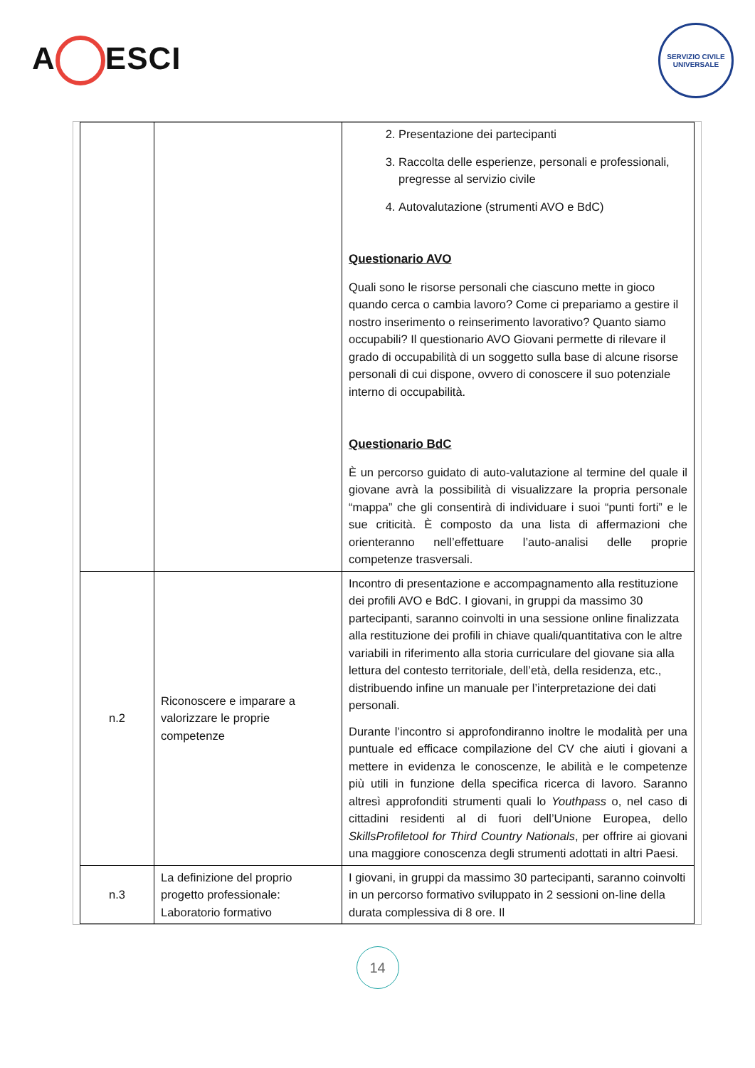A ESCI
SERVIZIO CIVILE
UNIVERSALE
| | | 2. Presentazione dei partecipanti 3. Raccolta delle esperienze, personali e professionali, pregresse al servizio civile 4. Autovalutazione (strumenti AVO e BdC) Questionario AVO Quali sono le risorse personali che ciascuno mette in gioco quando cerca o cambia lavoro? Come ci prepariamo a gestire il nostro inserimento o reinserimento lavorativo? Quanto siamo occupabili? Il questionario AVO Giovani permette di rilevare il grado di occupabilità di un soggetto sulla base di alcune risorse personali di cui dispone, ovvero di conoscere il suo potenziale interno di occupabilità. Questionario BdC È un percorso guidato di auto-valutazione al termine del quale il giovane avrà la possibilità di visualizzare la propria personale “mappa” che gli consentirà di individuare i suoi “punti forti” e le sue criticità. È composto da una lista di affermazioni che orienteranno nell’effettuare l’auto-analisi delle proprie competenze trasversali. |
| n.2 | Riconoscere e imparare a valorizzare le proprie competenze | Incontro di presentazione e accompagnamento alla restituzione dei profili AVO e BdC. I giovani, in gruppi da massimo 30 partecipanti, saranno coinvolti in una sessione online finalizzata alla restituzione dei profili in chiave quali/quantitativa con le altre variabili in riferimento alla storia curriculare del giovane sia alla lettura del contesto territoriale, dell’età, della residenza, etc., distribuendo infine un manuale per l’interpretazione dei dati personali. Durante l’incontro si approfondiranno inoltre le modalità per una puntuale ed efficace compilazione del CV che aiuti i giovani a mettere in evidenza le conoscenze, le abilità e le competenze più utili in funzione della specifica ricerca di lavoro. Saranno altresì approfonditi strumenti quali lo Youthpass o, nel caso di cittadini residenti al di fuori dell’Unione Europea, dello SkillsProfiletool for Third Country Nationals , per offrire ai giovani una maggiore conoscenza degli strumenti adottati in altri Paesi. |
| n.3 | La definizione del proprio progetto professionale: Laboratorio formativo | I giovani, in gruppi da massimo 30 partecipanti, saranno coinvolti in un percorso formativo sviluppato in 2 sessioni on-line della durata complessiva di 8 ore. Il |
14